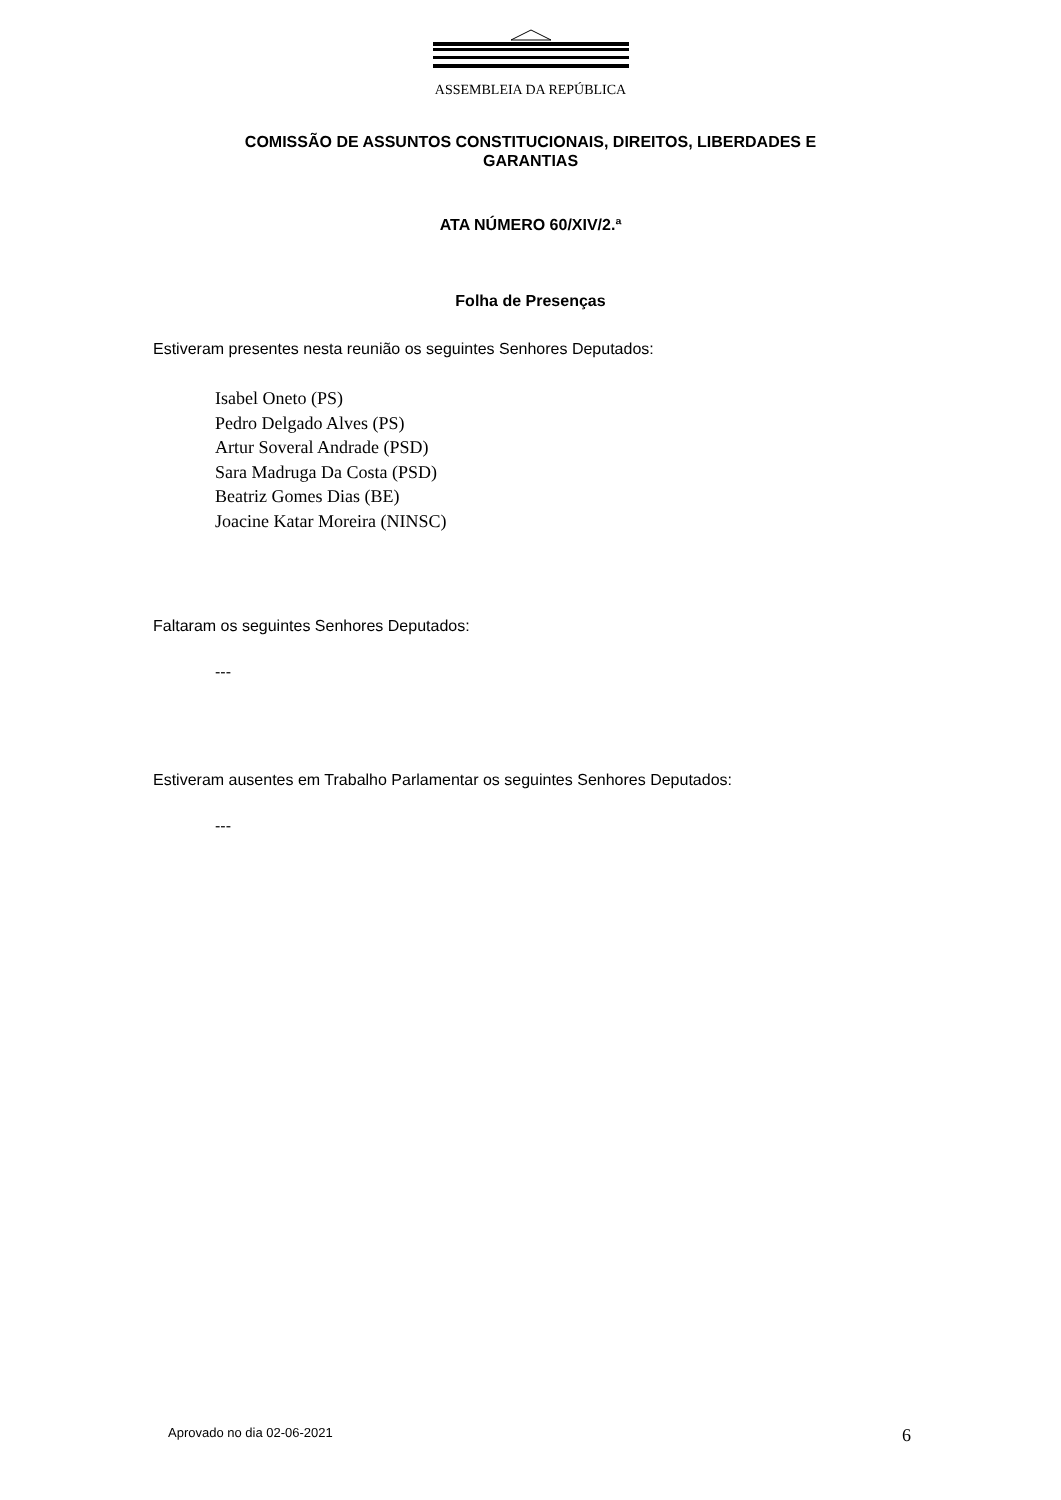ASSEMBLEIA DA REPÚBLICA
COMISSÃO DE ASSUNTOS CONSTITUCIONAIS, DIREITOS, LIBERDADES E
GARANTIAS
ATA NÚMERO 60/XIV/2.ª
Folha de Presenças
Estiveram presentes nesta reunião os seguintes Senhores Deputados:
Isabel Oneto (PS)
Pedro Delgado Alves (PS)
Artur Soveral Andrade (PSD)
Sara Madruga Da Costa (PSD)
Beatriz Gomes Dias (BE)
Joacine Katar Moreira (NINSC)
Faltaram os seguintes Senhores Deputados:
---
Estiveram ausentes em Trabalho Parlamentar os seguintes Senhores Deputados:
---
Aprovado no dia 02-06-2021 6